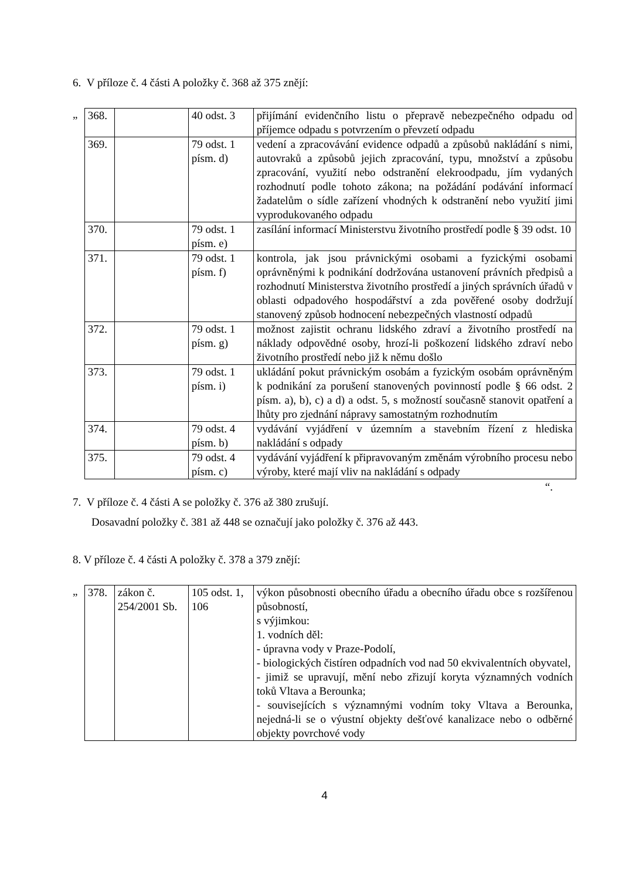6. V příloze č. 4 části A položky č. 368 až 375 znějí:
„
| 368. | | 40 odst. 3 | přijímání evidenčního listu o přepravě nebezpečného odpadu od příjemce odpadu s potvrzením o převzetí odpadu |
| 369. | | 79 odst. 1 písm. d) | vedení a zpracovávání evidence odpadů a způsobů nakládání s nimi, autovraků a způsobů jejich zpracování, typu, množství a způsobu zpracování, využití nebo odstranění elekroodpadu, jím vydaných rozhodnutí podle tohoto zákona; na požádání podávání informací žadatelům o sídle zařízení vhodných k odstranění nebo využití jimi vyprodukovaného odpadu |
| 370. | | 79 odst. 1 písm. e) | zasílání informací Ministerstvu životního prostředí podle § 39 odst. 10 |
| 371. | | 79 odst. 1 písm. f) | kontrola, jak jsou právnickými osobami a fyzickými osobami oprávněnými k podnikání dodržována ustanovení právních předpisů a rozhodnutí Ministerstva životního prostředí a jiných správních úřadů v oblasti odpadového hospodářství a zda pověřené osoby dodržují stanovený způsob hodnocení nebezpečných vlastností odpadů |
| 372. | | 79 odst. 1 písm. g) | možnost zajistit ochranu lidského zdraví a životního prostředí na náklady odpovědné osoby, hrozí-li poškození lidského zdraví nebo životního prostředí nebo již k němu došlo |
| 373. | | 79 odst. 1 písm. i) | ukládání pokut právnickým osobám a fyzickým osobám oprávněným k podnikání za porušení stanovených povinností podle § 66 odst. 2 písm. a), b), c) a d) a odst. 5, s možností současně stanovit opatření a lhůty pro zjednání nápravy samostatným rozhodnutím |
| 374. | | 79 odst. 4 písm. b) | vydávání vyjádření v územním a stavebním řízení z hlediska nakládání s odpady |
| 375. | | 79 odst. 4 písm. c) | vydávání vyjádření k připravovaným změnám výrobního procesu nebo výroby, které mají vliv na nakládání s odpady |
“.
7. V příloze č. 4 části A se položky č. 376 až 380 zrušují.
Dosavadní položky č. 381 až 448 se označují jako položky č. 376 až 443.
8. V příloze č. 4 části A položky č. 378 a 379 znějí:
„
| 378. | zákon č. 254/2001 Sb. | 105 odst. 1, 106 | výkon působnosti obecního úřadu a obecního úřadu obce s rozšířenou působností, s výjimkou: 1. vodních děl: - úpravna vody v Praze-Podolí, - biologických čistíren odpadních vod nad 50 ekvivalentních obyvatel, - jimiž se upravují, mění nebo zřizují koryta významných vodních toků Vltava a Berounka; - souvisejících s významnými vodním toky Vltava a Berounka, nejedná-li se o výustní objekty dešťové kanalizace nebo o odběrné objekty povrchové vody |
4